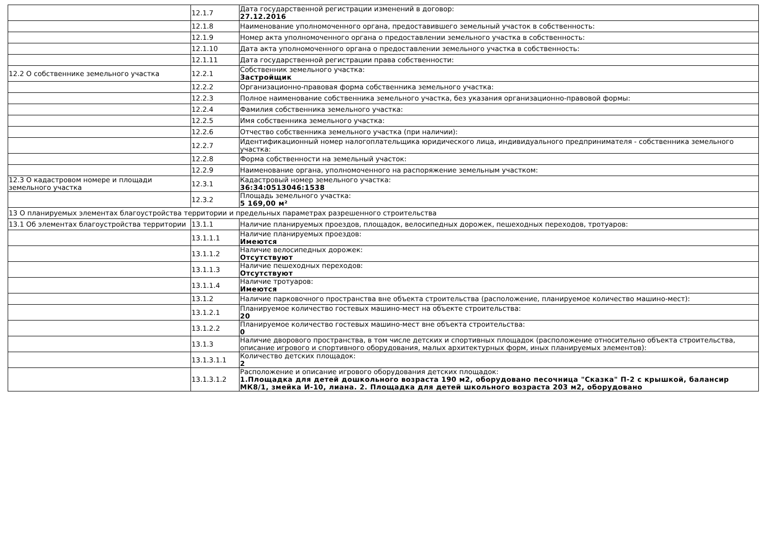| | 12.1.7 | Дата государственной регистрации изменений в договор: 27.12.2016 |
| | 12.1.8 | Наименование уполномоченного органа, предоставившего земельный участок в собственность: |
| | 12.1.9 | Номер акта уполномоченного органа о предоставлении земельного участка в собственность: |
| | 12.1.10 | Дата акта уполномоченного органа о предоставлении земельного участка в собственность: |
| | 12.1.11 | Дата государственной регистрации права собственности: |
| 12.2 О собственнике земельного участка | 12.2.1 | Собственник земельного участка: Застройщик |
| | 12.2.2 | Организационно-правовая форма собственника земельного участка: |
| | 12.2.3 | Полное наименование собственника земельного участка, без указания организационно-правовой формы: |
| | 12.2.4 | Фамилия собственника земельного участка: |
| | 12.2.5 | Имя собственника земельного участка: |
| | 12.2.6 | Отчество собственника земельного участка (при наличии): |
| | 12.2.7 | Идентификационный номер налогоплательщика юридического лица, индивидуального предпринимателя - собственника земельного участка: |
| | 12.2.8 | Форма собственности на земельный участок: |
| | 12.2.9 | Наименование органа, уполномоченного на распоряжение земельным участком: |
| 12.3 О кадастровом номере и площади земельного участка | 12.3.1 | Кадастровый номер земельного участка: 36:34:0513046:1538 |
| | 12.3.2 | Площадь земельного участка: 5 169,00 м² |
| 13 О планируемых элементах благоустройства территории и предельных параметрах разрешенного строительства | | |
| 13.1 Об элементах благоустройства территории | 13.1.1 | Наличие планируемых проездов, площадок, велосипедных дорожек, пешеходных переходов, тротуаров: |
| | 13.1.1.1 | Наличие планируемых проездов: Имеются |
| | 13.1.1.2 | Наличие велосипедных дорожек: Отсутствуют |
| | 13.1.1.3 | Наличие пешеходных переходов: Отсутствуют |
| | 13.1.1.4 | Наличие тротуаров: Имеются |
| | 13.1.2 | Наличие парковочного пространства вне объекта строительства (расположение, планируемое количество машино-мест): |
| | 13.1.2.1 | Планируемое количество гостевых машино-мест на объекте строительства: 20 |
| | 13.1.2.2 | Планируемое количество гостевых машино-мест вне объекта строительства: 0 |
| | 13.1.3 | Наличие дворового пространства, в том числе детских и спортивных площадок (расположение относительно объекта строительства, описание игрового и спортивного оборудования, малых архитектурных форм, иных планируемых элементов): |
| | 13.1.3.1.1 | Количество детских площадок: 2 |
| | 13.1.3.1.2 | Расположение и описание игрового оборудования детских площадок: 1.Площадка для детей дошкольного возраста 190 м2, оборудовано песочница "Сказка" П-2 с крышкой, балансир МК8/1, змейка И-10, лиана. 2. Площадка для детей школьного возраста 203 м2, оборудовано |